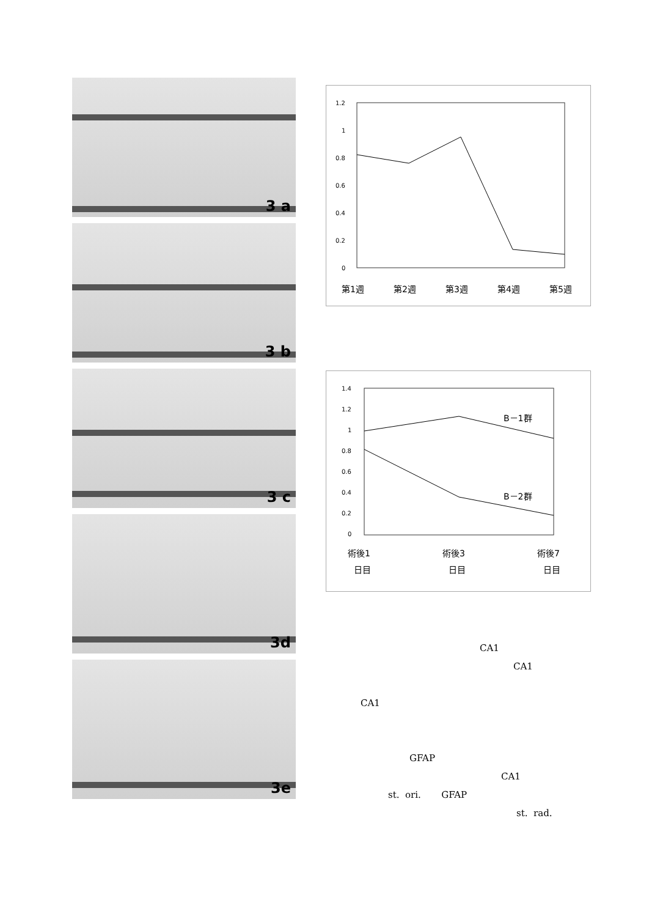3 a
3 b
3 c
3d
3e
1.2
1
0.8
0.6
0.4
0.2
0
第1週
第2週
第3週
第4週
第5週
1.4
1.2
1
0.8
0.6
0.4
0.2
0
B－1群
B－2群
術後1
術後3
術後7
日目
日目
日目
CA1
CA1
CA1
GFAP
CA1
st. ori. GFAP
st. rad.